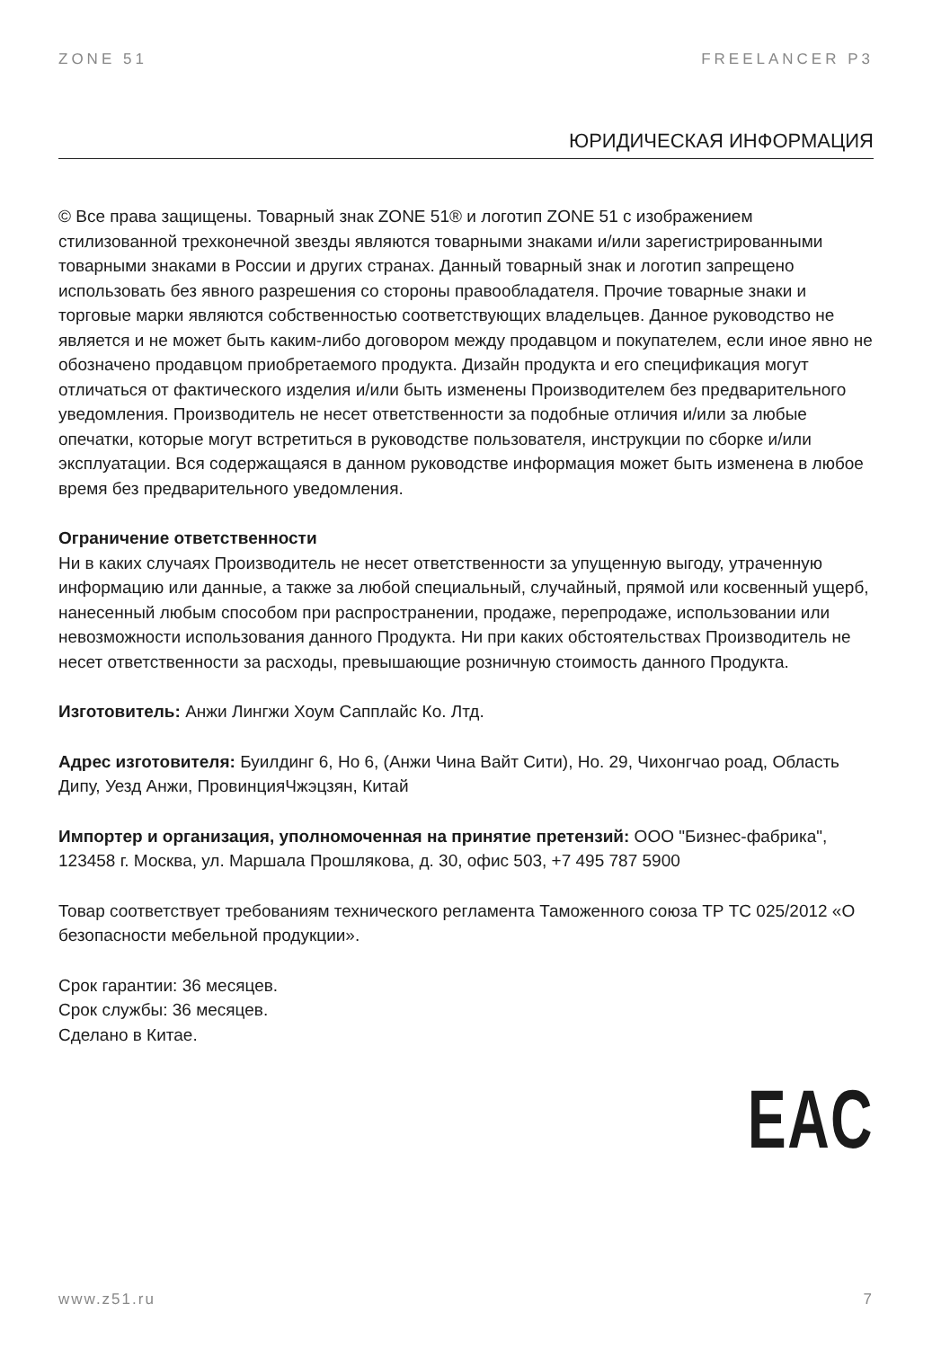ZONE 51 FREELANCER P3
ЮРИДИЧЕСКАЯ ИНФОРМАЦИЯ
© Все права защищены. Товарный знак ZONE 51® и логотип ZONE 51 с изображением стилизованной трехконечной звезды являются товарными знаками и/или зарегистрированными товарными знаками в России и других странах. Данный товарный знак и логотип запрещено использовать без явного разрешения со стороны правообладателя. Прочие товарные знаки и торговые марки являются собственностью соответствующих владельцев. Данное руководство не является и не может быть каким-либо договором между продавцом и покупателем, если иное явно не обозначено продавцом приобретаемого продукта. Дизайн продукта и его спецификация могут отличаться от фактического изделия и/или быть изменены Производителем без предварительного уведомления. Производитель не несет ответственности за подобные отличия и/или за любые опечатки, которые могут встретиться в руководстве пользователя, инструкции по сборке и/или эксплуатации. Вся содержащаяся в данном руководстве информация может быть изменена в любое время без предварительного уведомления.
Ограничение ответственности
Ни в каких случаях Производитель не несет ответственности за упущенную выгоду, утраченную информацию или данные, а также за любой специальный, случайный, прямой или косвенный ущерб, нанесенный любым способом при распространении, продаже, перепродаже, использовании или невозможности использования данного Продукта. Ни при каких обстоятельствах Производитель не несет ответственности за расходы, превышающие розничную стоимость данного Продукта.
Изготовитель: Анжи Лингжи Хоум Сапплайс Ко. Лтд.
Адрес изготовителя: Буилдинг 6, Но 6, (Анжи Чина Вайт Сити), Но. 29, Чихонгчао роад, Область Дипу, Уезд Анжи, ПровинцияЧжэцзян, Китай
Импортер и организация, уполномоченная на принятие претензий: ООО "Бизнес-фабрика", 123458 г. Москва, ул. Маршала Прошлякова, д. 30, офис 503, +7 495 787 5900
Товар соответствует требованиям технического регламента Таможенного союза ТР ТС 025/2012 «О безопасности мебельной продукции».
Срок гарантии: 36 месяцев.
Срок службы: 36 месяцев.
Сделано в Китае.
EAC
www.z51.ru 7